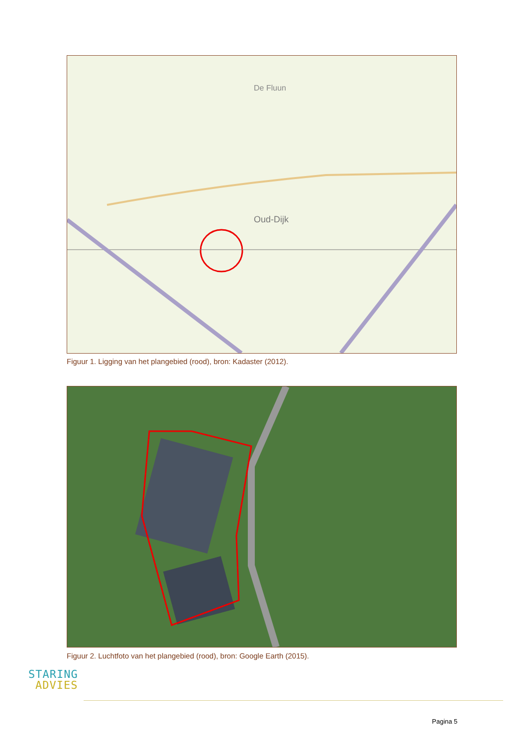Oud-Dijk
De Fluun
Figuur 1. Ligging van het plangebied (rood), bron: Kadaster (2012).
Figuur 2. Luchtfoto van het plangebied (rood), bron: Google Earth (2015).
STARING
ADVIES
Pagina 5